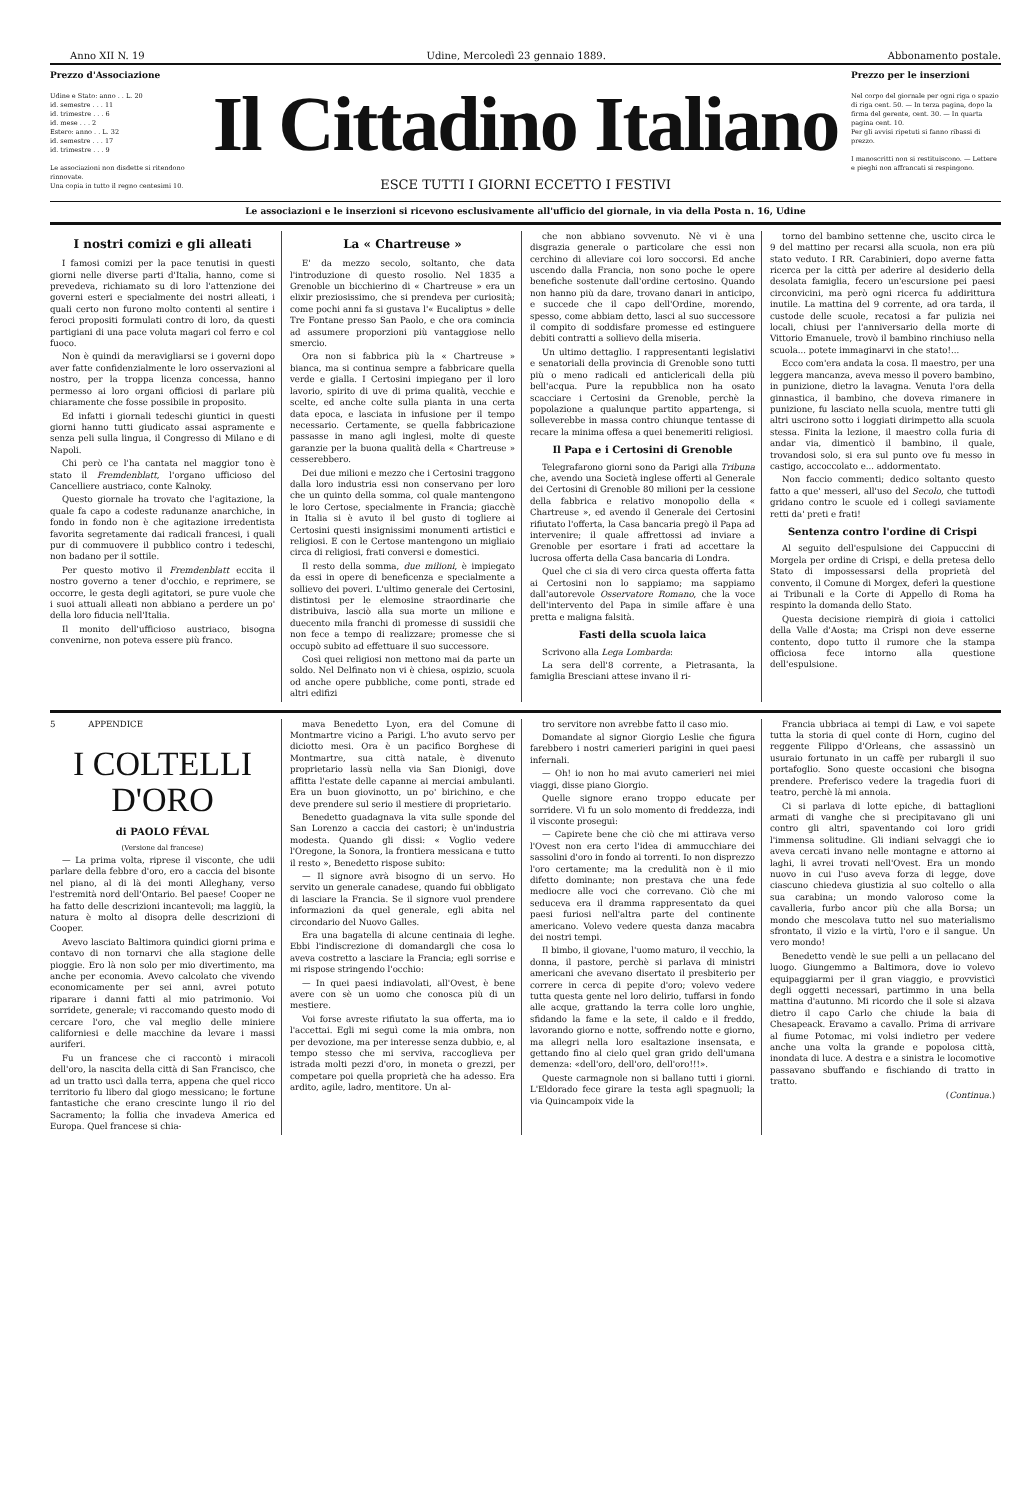Anno XII N. 19 Udine, Mercoledì 23 gennaio 1889. Abbonamento postale.
Prezzo d'Associazione
Udine e Stato: anno . . L. 20
id. semestre . . . 11
id. trimestre . . . 6
id. mese . . . 2
Estero: anno . . L. 32
id. semestre . . . 17
id. trimestre . . . 9
Le associazioni non disdette si ritendono rinnovate.
Una copia in tutto il regno centesimi 10.
Il Cittadino Italiano
ESCE TUTTI I GIORNI ECCETTO I FESTIVI
Prezzo per le inserzioni
Nel corpo del giornale per ogni riga o spazio di riga cent. 50. — In terza pagina, dopo la firma del gerente, cent. 30. — In quarta pagina cent. 10.
Per gli avvisi ripetuti si fanno ribassi di prezzo.
I manoscritti non si restituiscono. — Lettere e pieghi non affrancati si respingono.
Le associazioni e le inserzioni si ricevono esclusivamente all'ufficio del giornale, in via della Posta n. 16, Udine
I nostri comizi e gli alleati
I famosi comizi per la pace tenutisi in questi giorni nelle diverse parti d'Italia, hanno, come si prevedeva, richiamato su di loro l'attenzione dei governi esteri e specialmente dei nostri alleati, i quali certo non furono molto contenti al sentire i feroci propositi formulati contro di loro, da questi partigiani di una pace voluta magari col ferro e col fuoco.
Non è quindi da meravigliarsi se i governi dopo aver fatte confidenzialmente le loro osservazioni al nostro, per la troppa licenza concessa, hanno permesso ai loro organi officiosi di parlare più chiaramente che fosse possibile in proposito.
Ed infatti i giornali tedeschi giuntici in questi giorni hanno tutti giudicato assai aspramente e senza peli sulla lingua, il Congresso di Milano e di Napoli.
Chi però ce l'ha cantata nel maggior tono è stato il Fremdenblatt, l'organo ufficioso del Cancelliere austriaco, conte Kalnoky.
Questo giornale ha trovato che l'agitazione, la quale fa capo a codeste radunanze anarchiche, in fondo in fondo non è che agitazione irredentista favorita segretamente dai radicali francesi, i quali pur di commuovere il pubblico contro i tedeschi, non badano per il sottile.
Per questo motivo il Fremdenblatt eccita il nostro governo a tener d'occhio, e reprimere, se occorre, le gesta degli agitatori, se pure vuole che i suoi attuali alleati non abbiano a perdere un po' della loro fiducia nell'Italia.
Il monito dell'ufficioso austriaco, bisogna convenirne, non poteva essere più franco.
La « Chartreuse »
E' da mezzo secolo, soltanto, che data l'introduzione di questo rosolio. Nel 1835 a Grenoble un bicchierino di « Chartreuse » era un elixir preziosissimo, che si prendeva per curiosità; come pochi anni fa si gustava l'« Eucaliptus » delle Tre Fontane presso San Paolo, e che ora comincia ad assumere proporzioni più vantaggiose nello smercio.
Ora non si fabbrica più la « Chartreuse » bianca, ma si continua sempre a fabbricare quella verde e gialla. I Certosini impiegano per il loro lavorio, spirito di uve di prima qualità, vecchie e scelte, ed anche colte sulla pianta in una certa data epoca, e lasciata in infusione per il tempo necessario. Certamente, se quella fabbricazione passasse in mano agli inglesi, molte di queste garanzie per la buona qualità della « Chartreuse » cesserebbero.
Dei due milioni e mezzo che i Certosini traggono dalla loro industria essi non conservano per loro che un quinto della somma, col quale mantengono le loro Certose, specialmente in Francia; giacchè in Italia si è avuto il bel gusto di togliere ai Certosini questi insignissimi monumenti artistici e religiosi. E con le Certose mantengono un migliaio circa di religiosi, frati conversi e domestici.
Il resto della somma, due milioni, è impiegato da essi in opere di beneficenza e specialmente a sollievo dei poveri. L'ultimo generale dei Certosini, distintosi per le elemosine straordinarie che distribuiva, lasciò alla sua morte un milione e duecento mila franchi di promesse di sussidii che non fece a tempo di realizzare; promesse che si occupò subito ad effettuare il suo successore.
Così quei religiosi non mettono mai da parte un soldo. Nel Delfinato non vi è chiesa, ospizio, scuola od anche opere pubbliche, come ponti, strade ed altri edifizi
che non abbiano sovvenuto. Nè vi è una disgrazia generale o particolare che essi non cerchino di alleviare coi loro soccorsi. Ed anche uscendo dalla Francia, non sono poche le opere benefiche sostenute dall'ordine certosino. Quando non hanno più da dare, trovano danari in anticipo, e succede che il capo dell'Ordine, morendo, spesso, come abbiam detto, lasci al suo successore il compito di soddisfare promesse ed estinguere debiti contratti a sollievo della miseria.
Un ultimo dettaglio. I rappresentanti legislativi e senatoriali della provincia di Grenoble sono tutti più o meno radicali ed anticlericali della più bell'acqua. Pure la repubblica non ha osato scacciare i Certosini da Grenoble, perchè la popolazione a qualunque partito appartenga, si solleverebbe in massa contro chiunque tentasse di recare la minima offesa a quei benemeriti religiosi.
Il Papa e i Certosini di Grenoble
Telegrafarono giorni sono da Parigi alla Tribuna che, avendo una Società inglese offerti al Generale dei Certosini di Grenoble 80 milioni per la cessione della fabbrica e relativo monopolio della « Chartreuse », ed avendo il Generale dei Certosini rifiutato l'offerta, la Casa bancaria pregò il Papa ad intervenire; il quale affrettossi ad inviare a Grenoble per esortare i frati ad accettare la lucrosa offerta della Casa bancaria di Londra.
Quel che ci sia di vero circa questa offerta fatta ai Certosini non lo sappiamo; ma sappiamo dall'autorevole Osservatore Romano, che la voce dell'intervento del Papa in simile affare è una pretta e maligna falsità.
Fasti della scuola laica
Scrivono alla Lega Lombarda:
La sera dell'8 corrente, a Pietrasanta, la famiglia Bresciani attese invano il ri-
torno del bambino settenne che, uscito circa le 9 del mattino per recarsi alla scuola, non era più stato veduto. I RR. Carabinieri, dopo averne fatta ricerca per la città per aderire al desiderio della desolata famiglia, fecero un'escursione pei paesi circonvicini, ma però ogni ricerca fu addirittura inutile. La mattina del 9 corrente, ad ora tarda, il custode delle scuole, recatosi a far pulizia nei locali, chiusi per l'anniversario della morte di Vittorio Emanuele, trovò il bambino rinchiuso nella scuola... potete immaginarvi in che stato!...
Ecco com'era andata la cosa. Il maestro, per una leggera mancanza, aveva messo il povero bambino, in punizione, dietro la lavagna. Venuta l'ora della ginnastica, il bambino, che doveva rimanere in punizione, fu lasciato nella scuola, mentre tutti gli altri uscirono sotto i loggiati dirimpetto alla scuola stessa. Finita la lezione, il maestro colla furia di andar via, dimenticò il bambino, il quale, trovandosi solo, si era sul punto ove fu messo in castigo, accoccolato e... addormentato.
Non faccio commenti; dedico soltanto questo fatto a que' messeri, all'uso del Secolo, che tuttodì gridano contro le scuole ed i collegi saviamente retti da' preti e frati!
Sentenza contro l'ordine di Crispi
Al seguito dell'espulsione dei Cappuccini di Morgela per ordine di Crispi, e della pretesa dello Stato di impossessarsi della proprietà del convento, il Comune di Morgex, deferì la questione ai Tribunali e la Corte di Appello di Roma ha respinto la domanda dello Stato.
Questa decisione riempirà di gioia i cattolici della Valle d'Aosta; ma Crispi non deve esserne contento, dopo tutto il rumore che la stampa officiosa fece intorno alla questione dell'espulsione.
5 APPENDICE
I COLTELLI D'ORO
di PAOLO FÉVAL
(Versione dal francese)
— La prima volta, riprese il visconte, che udii parlare della febbre d'oro, ero a caccia del bisonte nel piano, al di là dei monti Alleghany, verso l'estremità nord dell'Ontario. Bel paese! Cooper ne ha fatto delle descrizioni incantevoli; ma laggiù, la natura è molto al disopra delle descrizioni di Cooper.
Avevo lasciato Baltimora quindici giorni prima e contavo di non tornarvi che alla stagione delle pioggie. Ero là non solo per mio divertimento, ma anche per economia. Avevo calcolato che vivendo economicamente per sei anni, avrei potuto riparare i danni fatti al mio patrimonio. Voi sorridete, generale; vi raccomando questo modo di cercare l'oro, che val meglio delle miniere californiesi e delle macchine da levare i massi auriferi.
Fu un francese che ci raccontò i miracoli dell'oro, la nascita della città di San Francisco, che ad un tratto uscì dalla terra, appena che quel ricco territorio fu libero dal giogo messicano; le fortune fantastiche che erano crescinte lungo il rio del Sacramento; la follia che invadeva America ed Europa. Quel francese si chia-
mava Benedetto Lyon, era del Comune di Montmartre vicino a Parigi. L'ho avuto servo per diciotto mesi. Ora è un pacifico Borghese di Montmartre, sua città natale, è divenuto proprietario lassù nella via San Dionigi, dove affitta l'estate delle capanne ai merciai ambulanti. Era un buon giovinotto, un po' birichino, e che deve prendere sul serio il mestiere di proprietario.
Benedetto guadagnava la vita sulle sponde del San Lorenzo a caccia dei castori; è un'industria modesta. Quando gli dissi: « Voglio vedere l'Oregone, la Sonora, la frontiera messicana e tutto il resto », Benedetto rispose subito:
— Il signore avrà bisogno di un servo. Ho servito un generale canadese, quando fui obbligato di lasciare la Francia. Se il signore vuol prendere informazioni da quel generale, egli abita nel circondario del Nuovo Galles.
Era una bagatella di alcune centinaia di leghe. Ebbi l'indiscrezione di domandargli che cosa lo aveva costretto a lasciare la Francia; egli sorrise e mi rispose stringendo l'occhio:
— In quei paesi indiavolati, all'Ovest, è bene avere con sè un uomo che conosca più di un mestiere.
Voi forse avreste rifiutato la sua offerta, ma io l'accettai. Egli mi seguì come la mia ombra, non per devozione, ma per interesse senza dubbio, e, al tempo stesso che mi serviva, raccoglieva per istrada molti pezzi d'oro, in moneta o grezzi, per competare poi quella proprietà che ha adesso. Era ardito, agile, ladro, mentitore. Un al-
tro servitore non avrebbe fatto il caso mio.
Domandate al signor Giorgio Leslie che figura farebbero i nostri camerieri parigini in quei paesi infernali.
— Oh! io non ho mai avuto camerieri nei miei viaggi, disse piano Giorgio.
Quelle signore erano troppo educate per sorridere. Vi fu un solo momento di freddezza, indi il visconte proseguì:
— Capirete bene che ciò che mi attirava verso l'Ovest non era certo l'idea di ammucchiare dei sassolini d'oro in fondo ai torrenti. Io non disprezzo l'oro certamente; ma la credulità non è il mio difetto dominante; non prestava che una fede mediocre alle voci che correvano. Ciò che mi seduceva era il dramma rappresentato da quei paesi furiosi nell'altra parte del continente americano. Volevo vedere questa danza macabra dei nostri tempi.
Il bimbo, il giovane, l'uomo maturo, il vecchio, la donna, il pastore, perchè si parlava di ministri americani che avevano disertato il presbiterio per correre in cerca di pepite d'oro; volevo vedere tutta questa gente nel loro delirio, tuffarsi in fondo alle acque, grattando la terra colle loro unghie, sfidando la fame e la sete, il caldo e il freddo, lavorando giorno e notte, soffrendo notte e giorno, ma allegri nella loro esaltazione insensata, e gettando fino al cielo quel gran grido dell'umana demenza: «dell'oro, dell'oro, dell'oro!!!».
Queste carmagnole non si ballano tutti i giorni. L'Eldorado fece girare la testa agli spagnuoli; la via Quincampoix vide la
Francia ubbriaca ai tempi di Law, e voi sapete tutta la storia di quel conte di Horn, cugino del reggente Filippo d'Orleans, che assassinò un usuraio fortunato in un caffè per rubargli il suo portafoglio. Sono queste occasioni che bisogna prendere. Preferisco vedere la tragedia fuori di teatro, perchè là mi annoia.
Ci si parlava di lotte epiche, di battaglioni armati di vanghe che si precipitavano gli uni contro gli altri, spaventando coi loro gridi l'immensa solitudine. Gli indiani selvaggi che io aveva cercati invano nelle montagne e attorno ai laghi, li avrei trovati nell'Ovest. Era un mondo nuovo in cui l'uso aveva forza di legge, dove ciascuno chiedeva giustizia al suo coltello o alla sua carabina; un mondo valoroso come la cavalleria, furbo ancor più che alla Borsa; un mondo che mescolava tutto nel suo materialismo sfrontato, il vizio e la virtù, l'oro e il sangue. Un vero mondo!
Benedetto vendè le sue pelli a un pellacano del luogo. Giungemmo a Baltimora, dove io volevo equipaggiarmi per il gran viaggio, e provvisticì degli oggetti necessari, partimmo in una bella mattina d'autunno. Mi ricordo che il sole si alzava dietro il capo Carlo che chiude la baia di Chesapeack. Eravamo a cavallo. Prima di arrivare al fiume Potomac, mi volsi indietro per vedere anche una volta la grande e popolosa città, inondata di luce. A destra e a sinistra le locomotive passavano sbuffando e fischiando di tratto in tratto.
(Continua.)